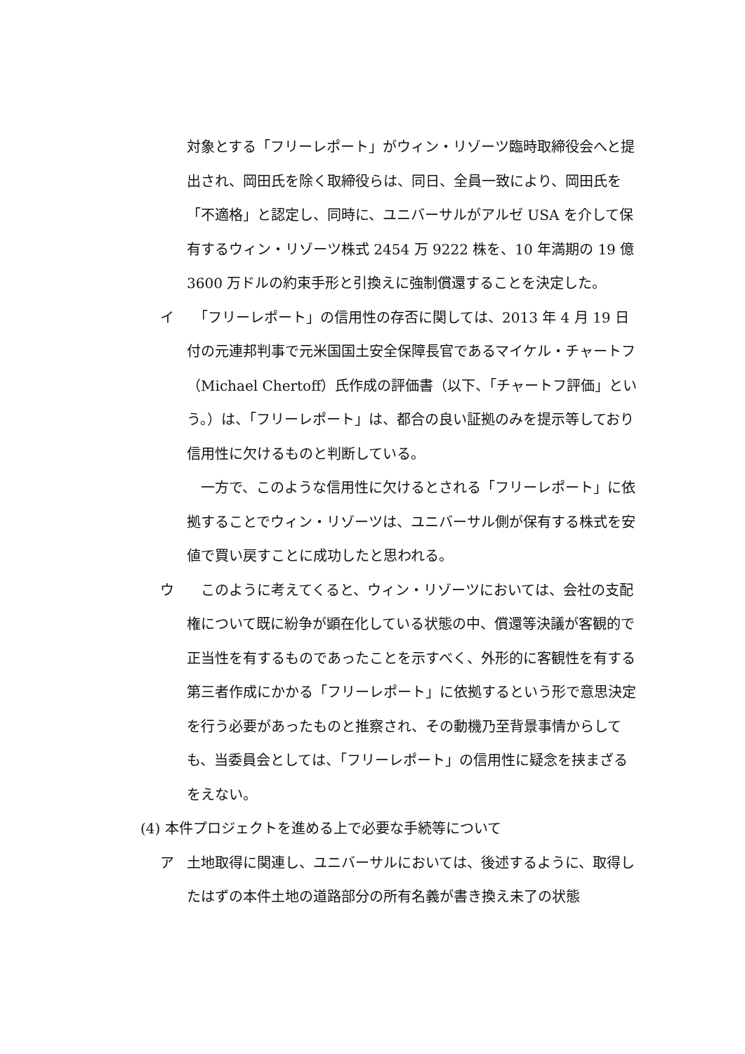対象とする「フリーレポート」がウィン・リゾーツ臨時取締役会へと提出され、岡田氏を除く取締役らは、同日、全員一致により、岡田氏を「不適格」と認定し、同時に、ユニバーサルがアルゼ USA を介して保有するウィン・リゾーツ株式 2454 万 9222 株を、10 年満期の 19 億 3600 万ドルの約束手形と引換えに強制償還することを決定した。
イ 　「フリーレポート」の信用性の存否に関しては、2013 年 4 月 19 日付の元連邦判事で元米国国土安全保障長官であるマイケル・チャートフ（Michael Chertoff）氏作成の評価書（以下、「チャートフ評価」という。）は、「フリーレポート」は、都合の良い証拠のみを提示等しており信用性に欠けるものと判断している。
　一方で、このような信用性に欠けるとされる「フリーレポート」に依拠することでウィン・リゾーツは、ユニバーサル側が保有する株式を安値で買い戻すことに成功したと思われる。
ウ 　このように考えてくると、ウィン・リゾーツにおいては、会社の支配権について既に紛争が顕在化している状態の中、償還等決議が客観的で正当性を有するものであったことを示すべく、外形的に客観性を有する第三者作成にかかる「フリーレポート」に依拠するという形で意思決定を行う必要があったものと推察され、その動機乃至背景事情からしても、当委員会としては、「フリーレポート」の信用性に疑念を挟まざるをえない。
(4) 本件プロジェクトを進める上で必要な手続等について
ア 土地取得に関連し、ユニバーサルにおいては、後述するように、取得したはずの本件土地の道路部分の所有名義が書き換え未了の状態